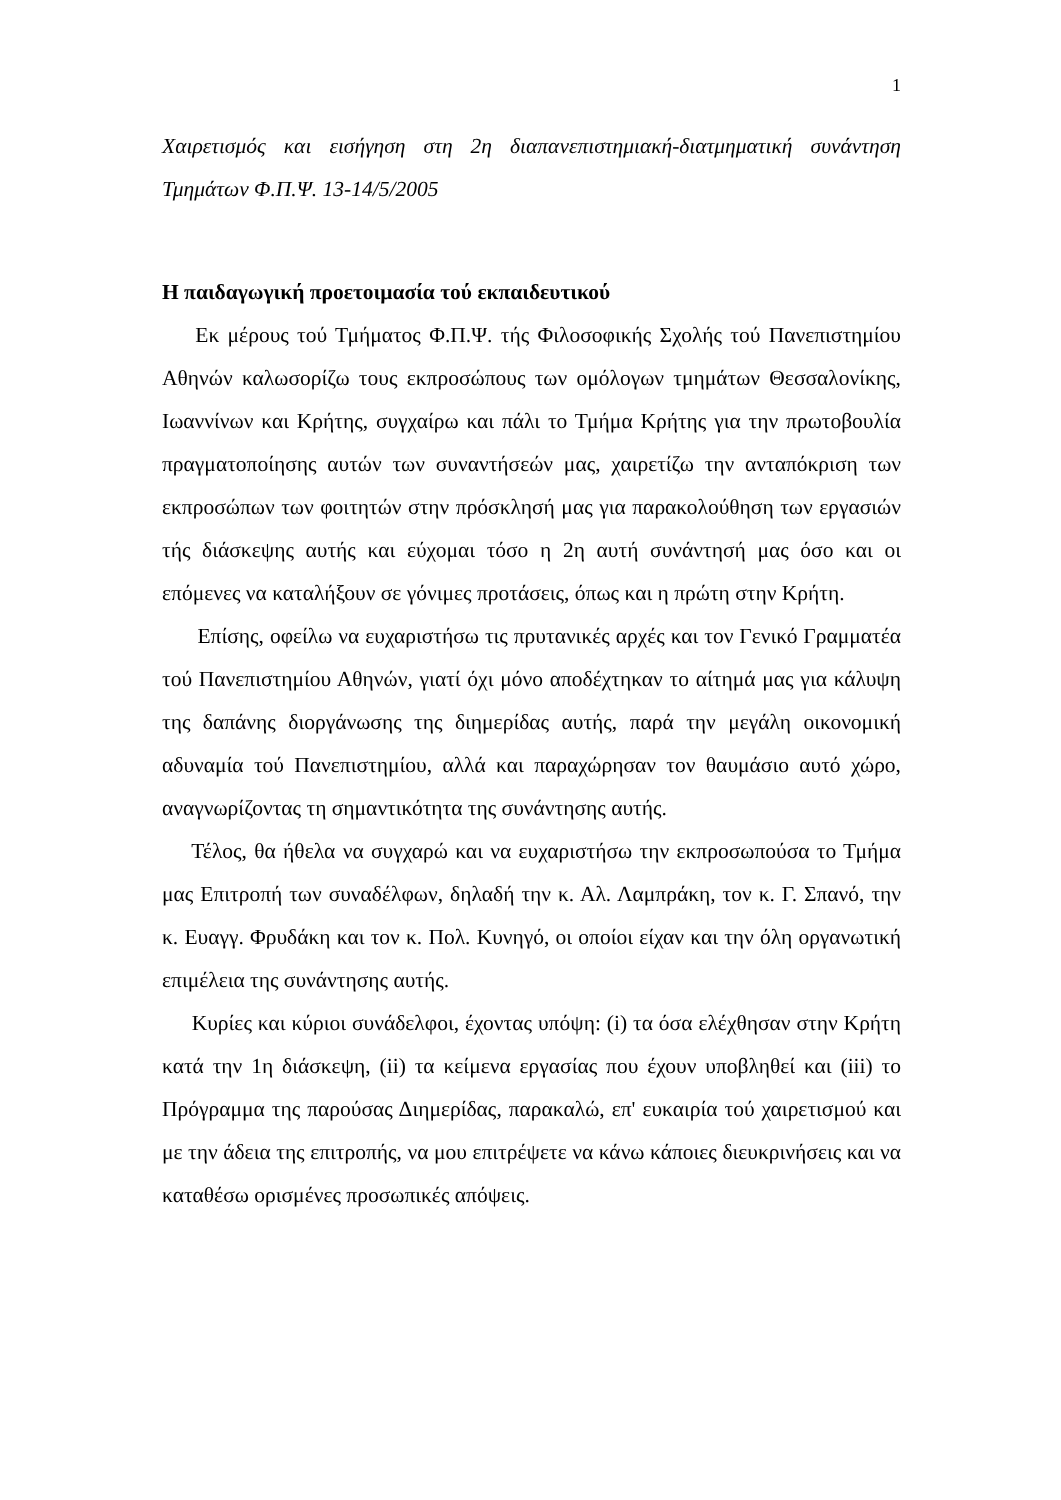1
Χαιρετισμός και εισήγηση στη 2η διαπανεπιστημιακή-διατμηματική συνάντηση Τμημάτων Φ.Π.Ψ. 13-14/5/2005
Η παιδαγωγική προετοιμασία τού εκπαιδευτικού
Εκ μέρους τού Τμήματος Φ.Π.Ψ. τής Φιλοσοφικής Σχολής τού Πανεπιστημίου Αθηνών καλωσορίζω τους εκπροσώπους των ομόλογων τμημάτων Θεσσαλονίκης, Ιωαννίνων και Κρήτης, συγχαίρω και πάλι το Τμήμα Κρήτης για την πρωτοβουλία πραγματοποίησης αυτών των συναντήσεών μας, χαιρετίζω την ανταπόκριση των εκπροσώπων των φοιτητών στην πρόσκλησή μας για παρακολούθηση των εργασιών τής διάσκεψης αυτής και εύχομαι τόσο η 2η αυτή συνάντησή μας όσο και οι επόμενες να καταλήξουν σε γόνιμες προτάσεις, όπως και η πρώτη στην Κρήτη.
Επίσης, οφείλω να ευχαριστήσω τις πρυτανικές αρχές και τον Γενικό Γραμματέα τού Πανεπιστημίου Αθηνών, γιατί όχι μόνο αποδέχτηκαν το αίτημά μας για κάλυψη της δαπάνης διοργάνωσης της διημερίδας αυτής, παρά την μεγάλη οικονομική αδυναμία τού Πανεπιστημίου, αλλά και παραχώρησαν τον θαυμάσιο αυτό χώρο, αναγνωρίζοντας τη σημαντικότητα της συνάντησης αυτής.
Τέλος, θα ήθελα να συγχαρώ και να ευχαριστήσω την εκπροσωπούσα το Τμήμα μας Επιτροπή των συναδέλφων, δηλαδή την κ. Αλ. Λαμπράκη, τον κ. Γ. Σπανό, την κ. Ευαγγ. Φρυδάκη και τον κ. Πολ. Κυνηγό, οι οποίοι είχαν και την όλη οργανωτική επιμέλεια της συνάντησης αυτής.
Κυρίες και κύριοι συνάδελφοι, έχοντας υπόψη: (i) τα όσα ελέχθησαν στην Κρήτη κατά την 1η διάσκεψη, (ii) τα κείμενα εργασίας που έχουν υποβληθεί και (iii) το Πρόγραμμα της παρούσας Διημερίδας, παρακαλώ, επ' ευκαιρία τού χαιρετισμού και με την άδεια της επιτροπής, να μου επιτρέψετε να κάνω κάποιες διευκρινήσεις και να καταθέσω ορισμένες προσωπικές απόψεις.